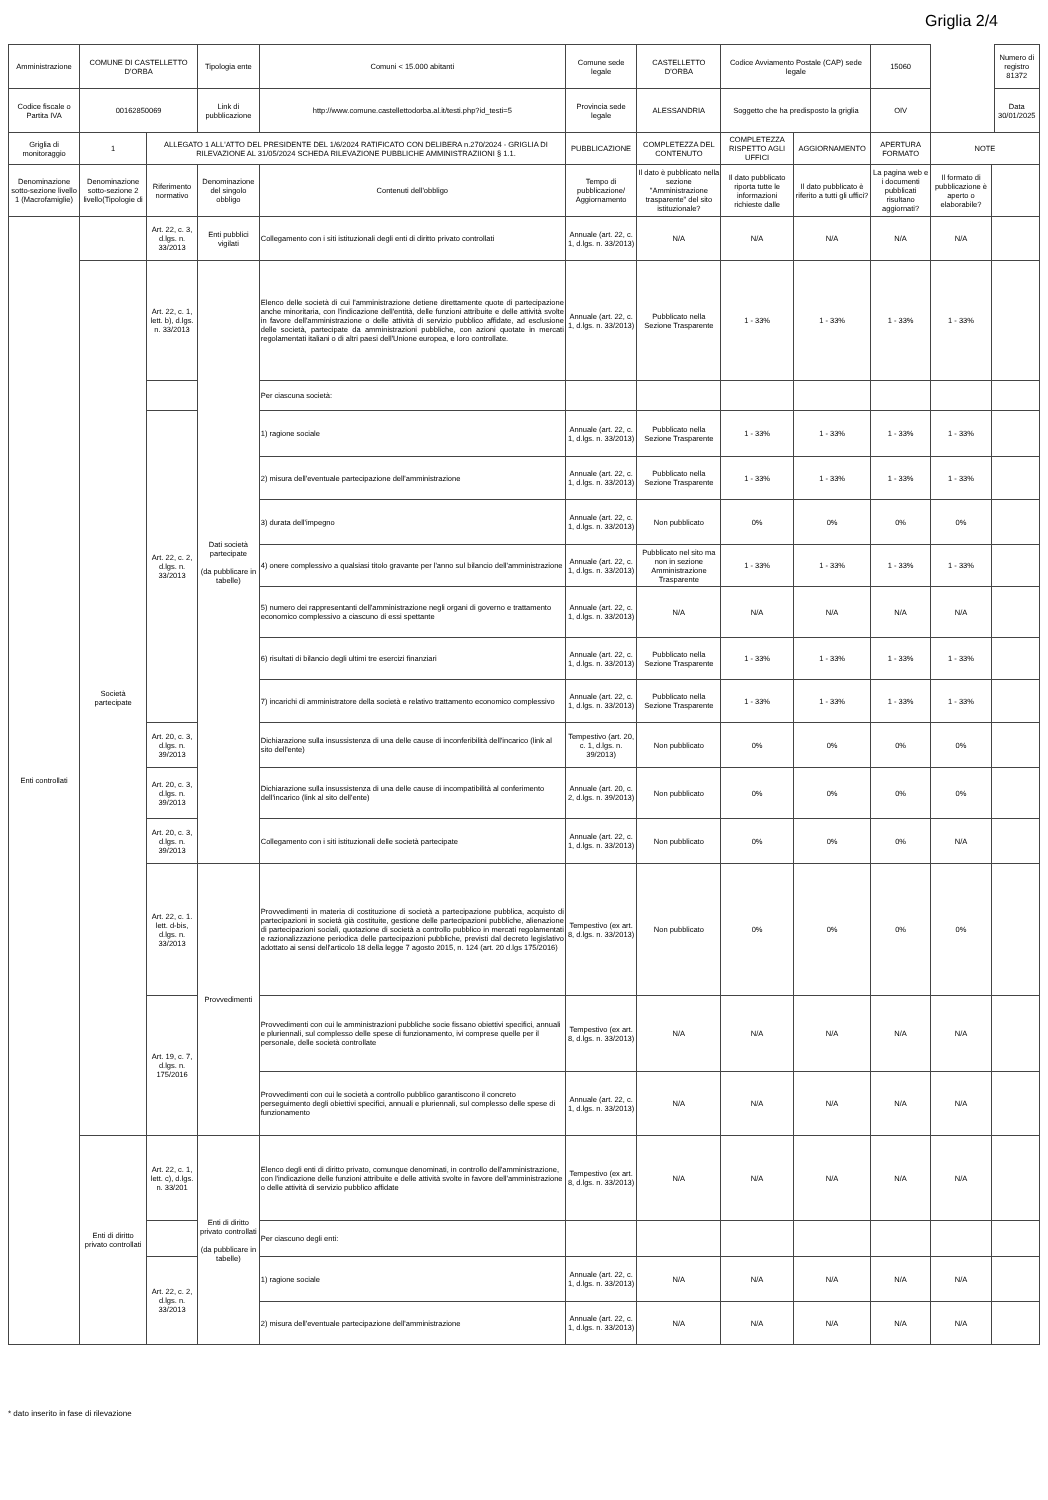Griglia 2/4
| Amministrazione | COMUNE DI CASTELLETTO D'ORBA | | Tipologia ente | Comuni < 15.000 abitanti | Comune sede legale | CASTELLETTO D'ORBA | Codice Avviamento Postale (CAP) sede legale | | 15060 | | | Numero di registro 81372 |
| Codice fiscale o Partita IVA | 00162850069 | | Link di pubblicazione | http://www.comune.castellettodorba.al.it/testi.php?id_testi=5 | Provincia sede legale | ALESSANDRIA | Soggetto che ha predisposto la griglia | | OIV | | | Data 30/01/2025 |
| Griglia di monitoraggio | 1 | ALLEGATO 1 ALL'ATTO DEL PRESIDENTE DEL 1/6/2024 RATIFICATO CON DELIBERA n.270/2024 - GRIGLIA DI RILEVAZIONE AL 31/05/2024 SCHEDA RILEVAZIONE PUBBLICHE AMMINISTRAZIIONI § 1.1. | | | PUBBLICAZIONE | COMPLETEZZA DEL CONTENUTO | COMPLETEZZA RISPETTO AGLI UFFICI | AGGIORNAMENTO | APERTURA FORMATO | NOTE | | |
| Denominazione sotto-sezione livello 1 (Macrofamiglie) | Denominazione sotto-sezione 2 livello(Tipologie di | Riferimento normativo | Denominazione del singolo obbligo | Contenuti dell'obbligo | Tempo di pubblicazione/ Aggiornamento | Il dato è pubblicato nella sezione "Amministrazione trasparente" del sito istituzionale? | Il dato pubblicato riporta tutte le informazioni richieste dalle | Il dato pubblicato è riferito a tutti gli uffici? | La pagina web e i documenti pubblicati risultano aggiornati? | Il formato di pubblicazione è aperto o elaborabile? | | |
| Enti controllati | | Art. 22, c. 3, d.lgs. n. 33/2013 | Enti pubblici vigilati | Collegamento con i siti istituzionali degli enti di diritto privato controllati | Annuale (art. 22, c. 1, d.lgs. n. 33/2013) | N/A | N/A | N/A | N/A | N/A | | |
| | Società partecipate | Art. 22, c. 1, lett. b), d.lgs. n. 33/2013 | Dati società partecipate (da pubblicare in tabelle) | Elenco delle società di cui l'amministrazione detiene direttamente quote di partecipazione anche minoritaria, con l'indicazione dell'entità, delle funzioni attribuite e delle attività svolte in favore dell'amministrazione o delle attività di servizio pubblico affidate, ad esclusione delle società, partecipate da amministrazioni pubbliche, con azioni quotate in mercati regolamentati italiani o di altri paesi dell'Unione europea, e loro controllate. | Annuale (art. 22, c. 1, d.lgs. n. 33/2013) | Pubblicato nella Sezione Trasparente | 1 - 33% | 1 - 33% | 1 - 33% | 1 - 33% | | |
| | | | | Per ciascuna società: | | | | | | | | |
| | | Art. 22, c. 2, d.lgs. n. 33/2013 | | 1) ragione sociale | Annuale (art. 22, c. 1, d.lgs. n. 33/2013) | Pubblicato nella Sezione Trasparente | 1 - 33% | 1 - 33% | 1 - 33% | 1 - 33% | | |
| | | | | 2) misura dell'eventuale partecipazione dell'amministrazione | Annuale (art. 22, c. 1, d.lgs. n. 33/2013) | Pubblicato nella Sezione Trasparente | 1 - 33% | 1 - 33% | 1 - 33% | 1 - 33% | | |
| | | | | 3) durata dell'impegno | Annuale (art. 22, c. 1, d.lgs. n. 33/2013) | Non pubblicato | 0% | 0% | 0% | 0% | | |
| | | | | 4) onere complessivo a qualsiasi titolo gravante per l'anno sul bilancio dell'amministrazione | Annuale (art. 22, c. 1, d.lgs. n. 33/2013) | Pubblicato nel sito ma non in sezione Amministrazione Trasparente | 1 - 33% | 1 - 33% | 1 - 33% | 1 - 33% | | |
| | | | | 5) numero dei rappresentanti dell'amministrazione negli organi di governo e trattamento economico complessivo a ciascuno di essi spettante | Annuale (art. 22, c. 1, d.lgs. n. 33/2013) | N/A | N/A | N/A | N/A | N/A | | |
| | | | | 6) risultati di bilancio degli ultimi tre esercizi finanziari | Annuale (art. 22, c. 1, d.lgs. n. 33/2013) | Pubblicato nella Sezione Trasparente | 1 - 33% | 1 - 33% | 1 - 33% | 1 - 33% | | |
| | | | | 7) incarichi di amministratore della società e relativo trattamento economico complessivo | Annuale (art. 22, c. 1, d.lgs. n. 33/2013) | Pubblicato nella Sezione Trasparente | 1 - 33% | 1 - 33% | 1 - 33% | 1 - 33% | | |
| | | Art. 20, c. 3, d.lgs. n. 39/2013 | | Dichiarazione sulla insussistenza di una delle cause di inconferibilità dell'incarico (link al sito dell'ente) | Tempestivo (art. 20, c. 1, d.lgs. n. 39/2013) | Non pubblicato | 0% | 0% | 0% | 0% | | |
| | | Art. 20, c. 3, d.lgs. n. 39/2013 | | Dichiarazione sulla insussistenza di una delle cause di incompatibilità al conferimento dell'incarico (link al sito dell'ente) | Annuale (art. 20, c. 2, d.lgs. n. 39/2013) | Non pubblicato | 0% | 0% | 0% | 0% | | |
| | | Art. 20, c. 3, d.lgs. n. 39/2013 | | Collegamento con i siti istituzionali delle società partecipate | Annuale (art. 22, c. 1, d.lgs. n. 33/2013) | Non pubblicato | 0% | 0% | 0% | N/A | | |
| | | Art. 22, c. 1. lett. d-bis, d.lgs. n. 33/2013 | Provvedimenti | Provvedimenti in materia di costituzione di società a partecipazione pubblica, acquisto di partecipazioni in società già costituite, gestione delle partecipazioni pubbliche, alienazione di partecipazioni sociali, quotazione di società a controllo pubblico in mercati regolamentati e razionalizzazione periodica delle partecipazioni pubbliche, previsti dal decreto legislativo adottato ai sensi dell'articolo 18 della legge 7 agosto 2015, n. 124 (art. 20 d.lgs 175/2016) | Tempestivo (ex art. 8, d.lgs. n. 33/2013) | Non pubblicato | 0% | 0% | 0% | 0% | | |
| | | Art. 19, c. 7, d.lgs. n. 175/2016 | | Provvedimenti con cui le amministrazioni pubbliche socie fissano obiettivi specifici, annuali e pluriennali, sul complesso delle spese di funzionamento, ivi comprese quelle per il personale, delle società controllate | Tempestivo (ex art. 8, d.lgs. n. 33/2013) | N/A | N/A | N/A | N/A | N/A | | |
| | | | | Provvedimenti con cui le società a controllo pubblico garantiscono il concreto perseguimento degli obiettivi specifici, annuali e pluriennali, sul complesso delle spese di funzionamento | Annuale (art. 22, c. 1, d.lgs. n. 33/2013) | N/A | N/A | N/A | N/A | N/A | | |
| | Enti di diritto privato controllati | Art. 22, c. 1, lett. c), d.lgs. n. 33/201 | Enti di diritto privato controllati (da pubblicare in tabelle) | Elenco degli enti di diritto privato, comunque denominati, in controllo dell'amministrazione, con l'indicazione delle funzioni attribuite e delle attività svolte in favore dell'amministrazione o delle attività di servizio pubblico affidate | Tempestivo (ex art. 8, d.lgs. n. 33/2013) | N/A | N/A | N/A | N/A | N/A | | |
| | | | | Per ciascuno degli enti: | | | | | | | | |
| | | Art. 22, c. 2, d.lgs. n. 33/2013 | | 1) ragione sociale | Annuale (art. 22, c. 1, d.lgs. n. 33/2013) | N/A | N/A | N/A | N/A | N/A | | |
| | | | | 2) misura dell'eventuale partecipazione dell'amministrazione | Annuale (art. 22, c. 1, d.lgs. n. 33/2013) | N/A | N/A | N/A | N/A | N/A | | |
* dato inserito in fase di rilevazione